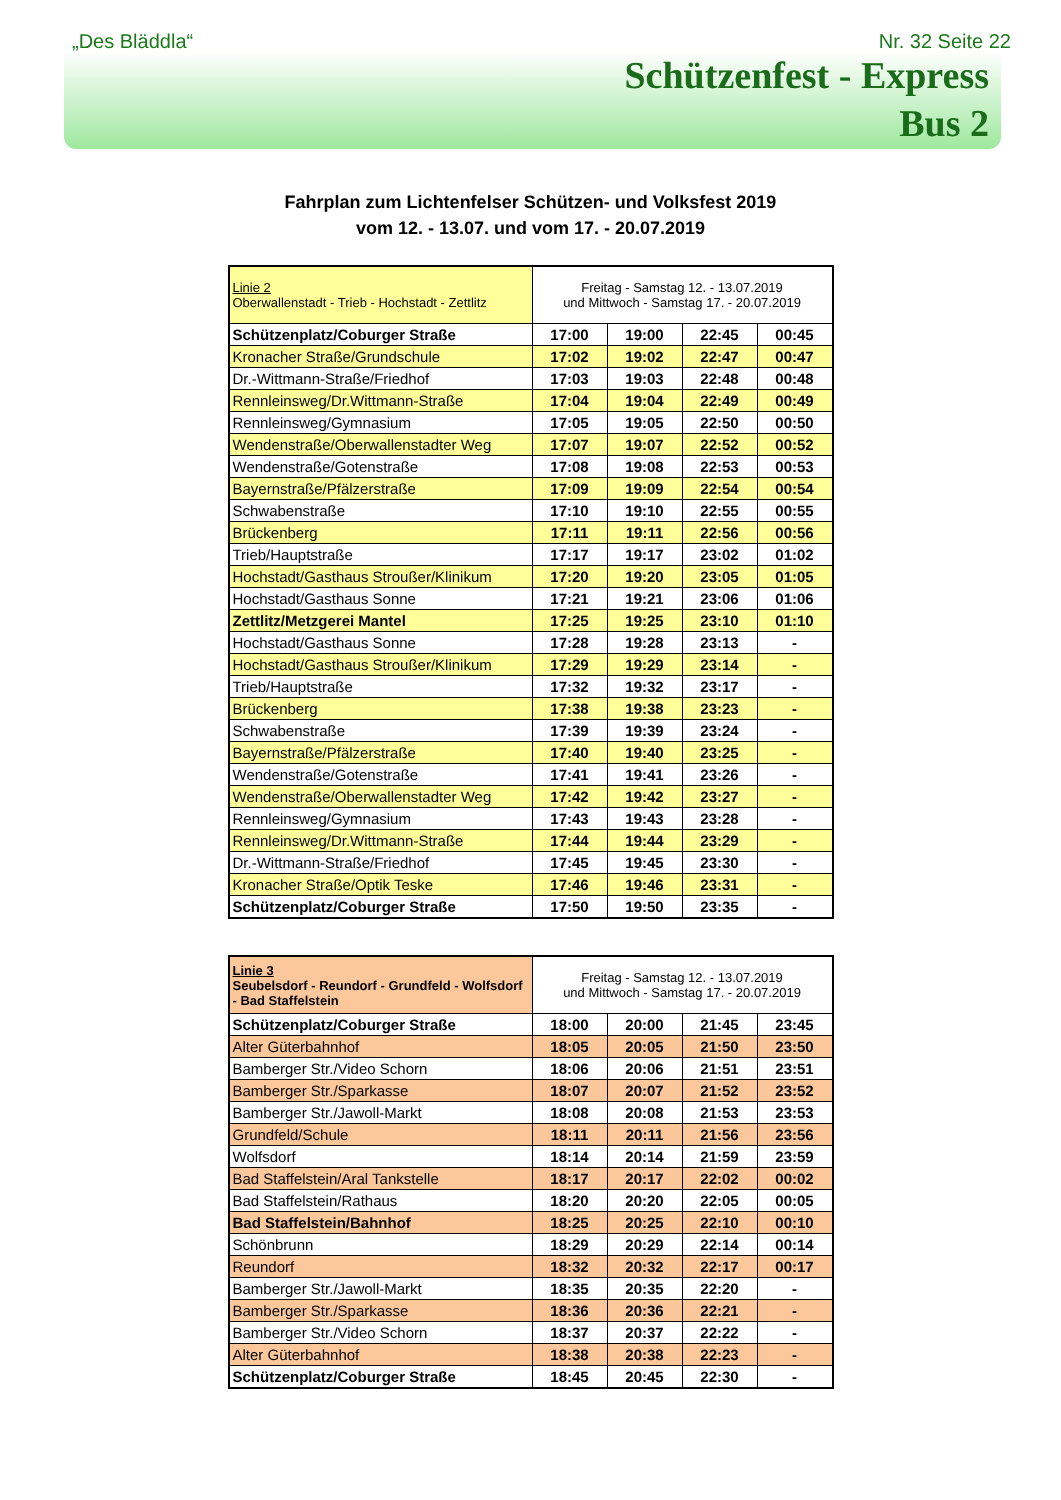„Des Bläddla“Nr. 32 Seite 22
Schützenfest - Express
Bus 2
Fahrplan zum Lichtenfelser Schützen- und Volksfest 2019
vom 12. - 13.07. und vom 17. - 20.07.2019
| Linie 2 Oberwallenstadt - Trieb - Hochstadt - Zettlitz | Freitag - Samstag 12. - 13.07.2019 und Mittwoch - Samstag 17. - 20.07.2019 | | | |
| Schützenplatz/Coburger Straße | 17:00 | 19:00 | 22:45 | 00:45 |
| Kronacher Straße/Grundschule | 17:02 | 19:02 | 22:47 | 00:47 |
| Dr.-Wittmann-Straße/Friedhof | 17:03 | 19:03 | 22:48 | 00:48 |
| Rennleinsweg/Dr.Wittmann-Straße | 17:04 | 19:04 | 22:49 | 00:49 |
| Rennleinsweg/Gymnasium | 17:05 | 19:05 | 22:50 | 00:50 |
| Wendenstraße/Oberwallenstadter Weg | 17:07 | 19:07 | 22:52 | 00:52 |
| Wendenstraße/Gotenstraße | 17:08 | 19:08 | 22:53 | 00:53 |
| Bayernstraße/Pfälzerstraße | 17:09 | 19:09 | 22:54 | 00:54 |
| Schwabenstraße | 17:10 | 19:10 | 22:55 | 00:55 |
| Brückenberg | 17:11 | 19:11 | 22:56 | 00:56 |
| Trieb/Hauptstraße | 17:17 | 19:17 | 23:02 | 01:02 |
| Hochstadt/Gasthaus Stroußer/Klinikum | 17:20 | 19:20 | 23:05 | 01:05 |
| Hochstadt/Gasthaus Sonne | 17:21 | 19:21 | 23:06 | 01:06 |
| Zettlitz/Metzgerei Mantel | 17:25 | 19:25 | 23:10 | 01:10 |
| Hochstadt/Gasthaus Sonne | 17:28 | 19:28 | 23:13 | - |
| Hochstadt/Gasthaus Stroußer/Klinikum | 17:29 | 19:29 | 23:14 | - |
| Trieb/Hauptstraße | 17:32 | 19:32 | 23:17 | - |
| Brückenberg | 17:38 | 19:38 | 23:23 | - |
| Schwabenstraße | 17:39 | 19:39 | 23:24 | - |
| Bayernstraße/Pfälzerstraße | 17:40 | 19:40 | 23:25 | - |
| Wendenstraße/Gotenstraße | 17:41 | 19:41 | 23:26 | - |
| Wendenstraße/Oberwallenstadter Weg | 17:42 | 19:42 | 23:27 | - |
| Rennleinsweg/Gymnasium | 17:43 | 19:43 | 23:28 | - |
| Rennleinsweg/Dr.Wittmann-Straße | 17:44 | 19:44 | 23:29 | - |
| Dr.-Wittmann-Straße/Friedhof | 17:45 | 19:45 | 23:30 | - |
| Kronacher Straße/Optik Teske | 17:46 | 19:46 | 23:31 | - |
| Schützenplatz/Coburger Straße | 17:50 | 19:50 | 23:35 | - |
| Linie 3 Seubelsdorf - Reundorf - Grundfeld - Wolfsdorf - Bad Staffelstein | Freitag - Samstag 12. - 13.07.2019 und Mittwoch - Samstag 17. - 20.07.2019 | | | |
| Schützenplatz/Coburger Straße | 18:00 | 20:00 | 21:45 | 23:45 |
| Alter Güterbahnhof | 18:05 | 20:05 | 21:50 | 23:50 |
| Bamberger Str./Video Schorn | 18:06 | 20:06 | 21:51 | 23:51 |
| Bamberger Str./Sparkasse | 18:07 | 20:07 | 21:52 | 23:52 |
| Bamberger Str./Jawoll-Markt | 18:08 | 20:08 | 21:53 | 23:53 |
| Grundfeld/Schule | 18:11 | 20:11 | 21:56 | 23:56 |
| Wolfsdorf | 18:14 | 20:14 | 21:59 | 23:59 |
| Bad Staffelstein/Aral Tankstelle | 18:17 | 20:17 | 22:02 | 00:02 |
| Bad Staffelstein/Rathaus | 18:20 | 20:20 | 22:05 | 00:05 |
| Bad Staffelstein/Bahnhof | 18:25 | 20:25 | 22:10 | 00:10 |
| Schönbrunn | 18:29 | 20:29 | 22:14 | 00:14 |
| Reundorf | 18:32 | 20:32 | 22:17 | 00:17 |
| Bamberger Str./Jawoll-Markt | 18:35 | 20:35 | 22:20 | - |
| Bamberger Str./Sparkasse | 18:36 | 20:36 | 22:21 | - |
| Bamberger Str./Video Schorn | 18:37 | 20:37 | 22:22 | - |
| Alter Güterbahnhof | 18:38 | 20:38 | 22:23 | - |
| Schützenplatz/Coburger Straße | 18:45 | 20:45 | 22:30 | - |